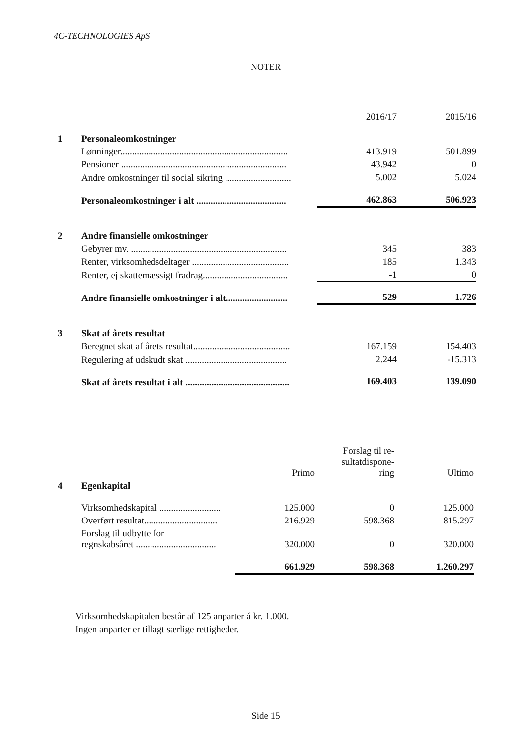4C-TECHNOLOGIES ApS
NOTER
| | | 2016/17 | 2015/16 |
| --- | --- | --- | --- |
| 1 | Personaleomkostninger | | |
| | Lønninger....................................................................... | 413.919 | 501.899 |
| | Pensioner ...................................................................... | 43.942 | 0 |
| | Andre omkostninger til social sikring ............................ | 5.002 | 5.024 |
| | Personaleomkostninger i alt ...................................... | 462.863 | 506.923 |
| 2 | Andre finansielle omkostninger | | |
| | Gebyrer mv. .................................................................. | 345 | 383 |
| | Renter, virksomhedsdeltager ......................................... | 185 | 1.343 |
| | Renter, ej skattemæssigt fradrag.................................... | -1 | 0 |
| | Andre finansielle omkostninger i alt.......................... | 529 | 1.726 |
| 3 | Skat af årets resultat | | |
| | Beregnet skat af årets resultat......................................... | 167.159 | 154.403 |
| | Regulering af udskudt skat ........................................... | 2.244 | -15.313 |
| | Skat af årets resultat i alt ............................................ | 169.403 | 139.090 |
| | | Primo | Forslag til re- sultatdispone- ring | Ultimo |
| --- | --- | --- | --- | --- |
| 4 | Egenkapital | | | |
| | Virksomhedskapital .......................... | 125.000 | 0 | 125.000 |
| | Overført resultat............................... | 216.929 | 598.368 | 815.297 |
| | Forslag til udbytte for regnskabsåret .................................. | 320.000 | 0 | 320.000 |
| | | 661.929 | 598.368 | 1.260.297 |
Virksomhedskapitalen består af 125 anparter á kr. 1.000.
Ingen anparter er tillagt særlige rettigheder.
Side 15